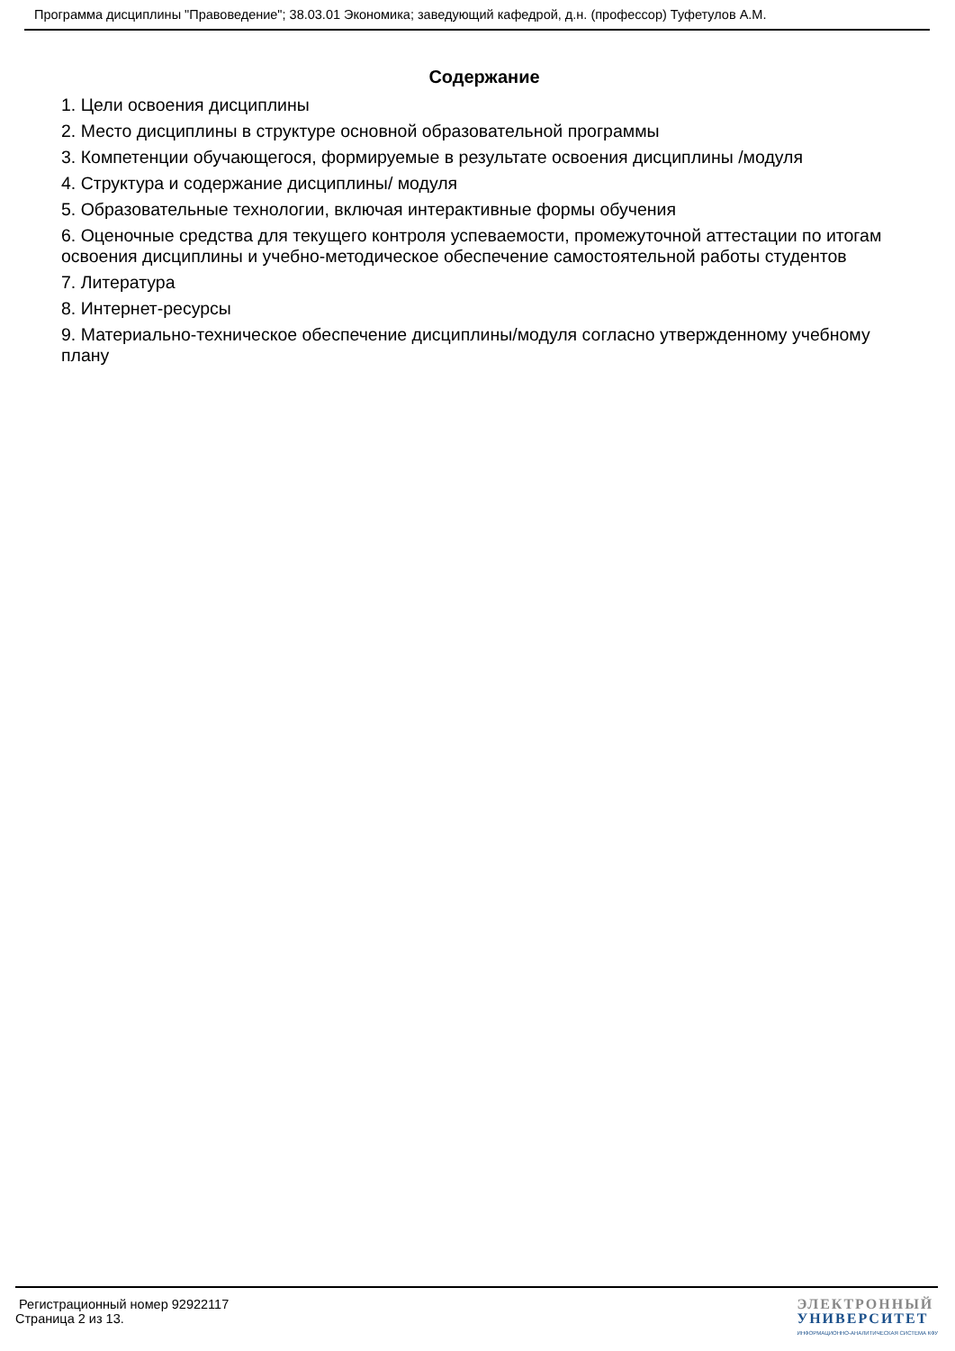Программа дисциплины "Правоведение"; 38.03.01 Экономика; заведующий кафедрой, д.н. (профессор) Туфетулов А.М.
Содержание
1. Цели освоения дисциплины
2. Место дисциплины в структуре основной образовательной программы
3. Компетенции обучающегося, формируемые в результате освоения дисциплины /модуля
4. Структура и содержание дисциплины/ модуля
5. Образовательные технологии, включая интерактивные формы обучения
6. Оценочные средства для текущего контроля успеваемости, промежуточной аттестации по итогам освоения дисциплины и учебно-методическое обеспечение самостоятельной работы студентов
7. Литература
8. Интернет-ресурсы
9. Материально-техническое обеспечение дисциплины/модуля согласно утвержденному учебному плану
Регистрационный номер 92922117
Страница 2 из 13.
ЭЛЕКТРОННЫЙ
УНИВЕРСИТЕТ
ИНФОРМАЦИОННО-АНАЛИТИЧЕСКАЯ СИСТЕМА КФУ